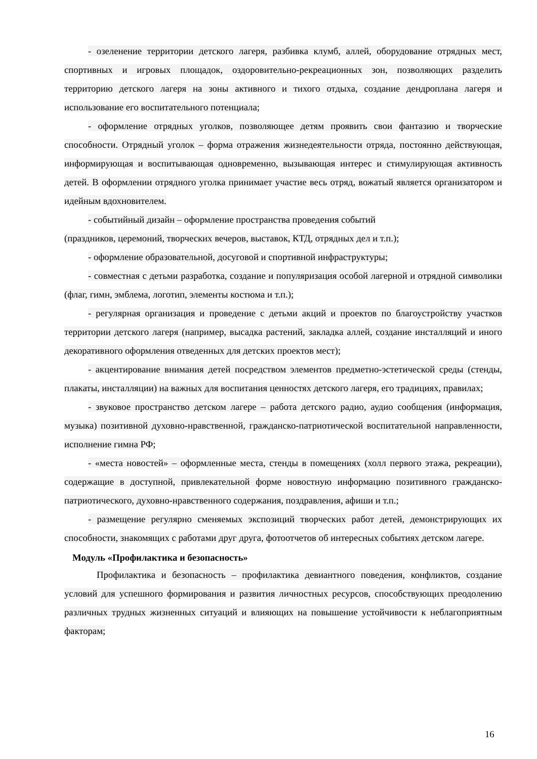- озеленение территории детского лагеря, разбивка клумб, аллей, оборудование отрядных мест, спортивных и игровых площадок, оздоровительно-рекреационных зон, позволяющих разделить территорию детского лагеря на зоны активного и тихого отдыха, создание дендроплана лагеря и использование его воспитательного потенциала;
- оформление отрядных уголков, позволяющее детям проявить свои фантазию и творческие способности. Отрядный уголок – форма отражения жизнедеятельности отряда, постоянно действующая, информирующая и воспитывающая одновременно, вызывающая интерес и стимулирующая активность детей. В оформлении отрядного уголка принимает участие весь отряд, вожатый является организатором и идейным вдохновителем.
- событийный дизайн – оформление пространства проведения событий
(праздников, церемоний, творческих вечеров, выставок, КТД, отрядных дел и т.п.);
- оформление образовательной, досуговой и спортивной инфраструктуры;
- совместная с детьми разработка, создание и популяризация особой лагерной и отрядной символики (флаг, гимн, эмблема, логотип, элементы костюма и т.п.);
- регулярная организация и проведение с детьми акций и проектов по благоустройству участков территории детского лагеря (например, высадка растений, закладка аллей, создание инсталляций и иного декоративного оформления отведенных для детских проектов мест);
- акцентирование внимания детей посредством элементов предметно-эстетической среды (стенды, плакаты, инсталляции) на важных для воспитания ценностях детского лагеря, его традициях, правилах;
- звуковое пространство детском лагере – работа детского радио, аудио сообщения (информация, музыка) позитивной духовно-нравственной, гражданско-патриотической воспитательной направленности, исполнение гимна РФ;
- «места новостей» – оформленные места, стенды в помещениях (холл первого этажа, рекреации), содержащие в доступной, привлекательной форме новостную информацию позитивного гражданско-патриотического, духовно-нравственного содержания, поздравления, афиши и т.п.;
- размещение регулярно сменяемых экспозиций творческих работ детей, демонстрирующих их способности, знакомящих с работами друг друга, фотоотчетов об интересных событиях детском лагере.
Модуль «Профилактика и безопасность»
Профилактика и безопасность – профилактика девиантного поведения, конфликтов, создание условий для успешного формирования и развития личностных ресурсов, способствующих преодолению различных трудных жизненных ситуаций и влияющих на повышение устойчивости к неблагоприятным факторам;
16